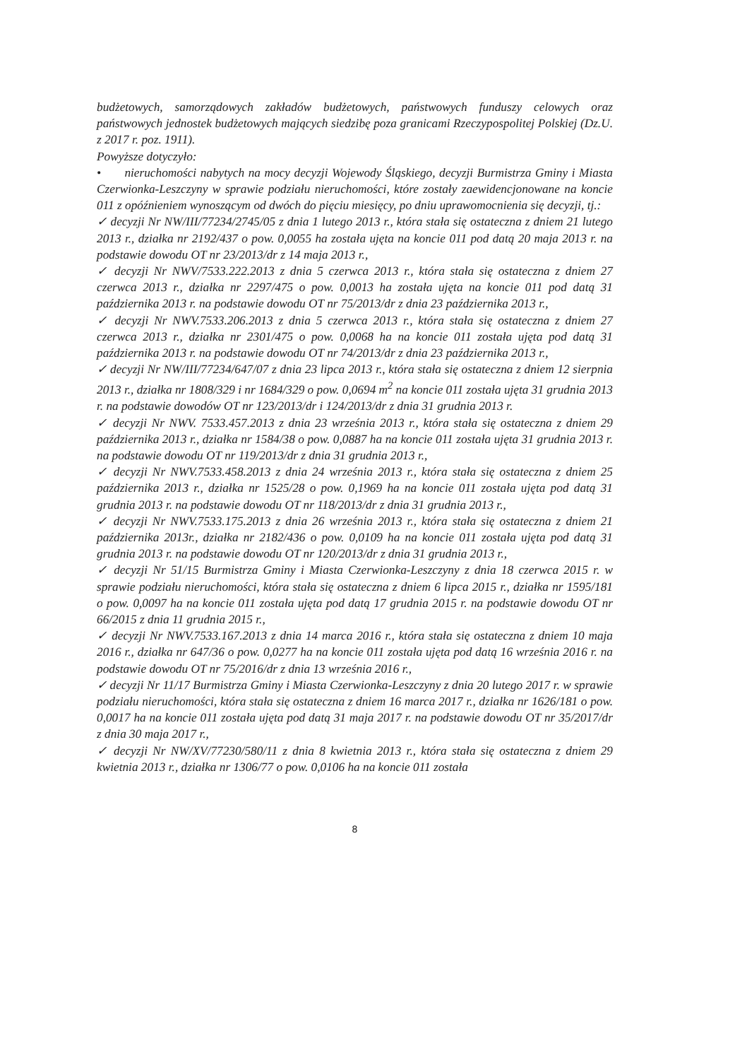budżetowych, samorządowych zakładów budżetowych, państwowych funduszy celowych oraz państwowych jednostek budżetowych mających siedzibę poza granicami Rzeczypospolitej Polskiej (Dz.U. z 2017 r. poz. 1911).
Powyższe dotyczyło:
• nieruchomości nabytych na mocy decyzji Wojewody Śląskiego, decyzji Burmistrza Gminy i Miasta Czerwionka-Leszczyny w sprawie podziału nieruchomości, które zostały zaewidencjonowane na koncie 011 z opóźnieniem wynoszącym od dwóch do pięciu miesięcy, po dniu uprawomocnienia się decyzji, tj.:
✓ decyzji Nr NW/III/77234/2745/05 z dnia 1 lutego 2013 r., która stała się ostateczna z dniem 21 lutego 2013 r., działka nr 2192/437 o pow. 0,0055 ha została ujęta na koncie 011 pod datą 20 maja 2013 r. na podstawie dowodu OT nr 23/2013/dr z 14 maja 2013 r.,
✓ decyzji Nr NWV/7533.222.2013 z dnia 5 czerwca 2013 r., która stała się ostateczna z dniem 27 czerwca 2013 r., działka nr 2297/475 o pow. 0,0013 ha została ujęta na koncie 011 pod datą 31 października 2013 r. na podstawie dowodu OT nr 75/2013/dr z dnia 23 października 2013 r.,
✓ decyzji Nr NWV.7533.206.2013 z dnia 5 czerwca 2013 r., która stała się ostateczna z dniem 27 czerwca 2013 r., działka nr 2301/475 o pow. 0,0068 ha na koncie 011 została ujęta pod datą 31 października 2013 r. na podstawie dowodu OT nr 74/2013/dr z dnia 23 października 2013 r.,
✓ decyzji Nr NW/III/77234/647/07 z dnia 23 lipca 2013 r., która stała się ostateczna z dniem 12 sierpnia 2013 r., działka nr 1808/329 i nr 1684/329 o pow. 0,0694 m<sup>2</sup> na koncie 011 została ujęta 31 grudnia 2013 r. na podstawie dowodów OT nr 123/2013/dr i 124/2013/dr z dnia 31 grudnia 2013 r.
✓ decyzji Nr NWV. 7533.457.2013 z dnia 23 września 2013 r., która stała się ostateczna z dniem 29 października 2013 r., działka nr 1584/38 o pow. 0,0887 ha na koncie 011 została ujęta 31 grudnia 2013 r. na podstawie dowodu OT nr 119/2013/dr z dnia 31 grudnia 2013 r.,
✓ decyzji Nr NWV.7533.458.2013 z dnia 24 września 2013 r., która stała się ostateczna z dniem 25 października 2013 r., działka nr 1525/28 o pow. 0,1969 ha na koncie 011 została ujęta pod datą 31 grudnia 2013 r. na podstawie dowodu OT nr 118/2013/dr z dnia 31 grudnia 2013 r.,
✓ decyzji Nr NWV.7533.175.2013 z dnia 26 września 2013 r., która stała się ostateczna z dniem 21 października 2013r., działka nr 2182/436 o pow. 0,0109 ha na koncie 011 została ujęta pod datą 31 grudnia 2013 r. na podstawie dowodu OT nr 120/2013/dr z dnia 31 grudnia 2013 r.,
✓ decyzji Nr 51/15 Burmistrza Gminy i Miasta Czerwionka-Leszczyny z dnia 18 czerwca 2015 r. w sprawie podziału nieruchomości, która stała się ostateczna z dniem 6 lipca 2015 r., działka nr 1595/181 o pow. 0,0097 ha na koncie 011 została ujęta pod datą 17 grudnia 2015 r. na podstawie dowodu OT nr 66/2015 z dnia 11 grudnia 2015 r.,
✓ decyzji Nr NWV.7533.167.2013 z dnia 14 marca 2016 r., która stała się ostateczna z dniem 10 maja 2016 r., działka nr 647/36 o pow. 0,0277 ha na koncie 011 została ujęta pod datą 16 września 2016 r. na podstawie dowodu OT nr 75/2016/dr z dnia 13 września 2016 r.,
✓ decyzji Nr 11/17 Burmistrza Gminy i Miasta Czerwionka-Leszczyny z dnia 20 lutego 2017 r. w sprawie podziału nieruchomości, która stała się ostateczna z dniem 16 marca 2017 r., działka nr 1626/181 o pow. 0,0017 ha na koncie 011 została ujęta pod datą 31 maja 2017 r. na podstawie dowodu OT nr 35/2017/dr z dnia 30 maja 2017 r.,
✓ decyzji Nr NW/XV/77230/580/11 z dnia 8 kwietnia 2013 r., która stała się ostateczna z dniem 29 kwietnia 2013 r., działka nr 1306/77 o pow. 0,0106 ha na koncie 011 została
8